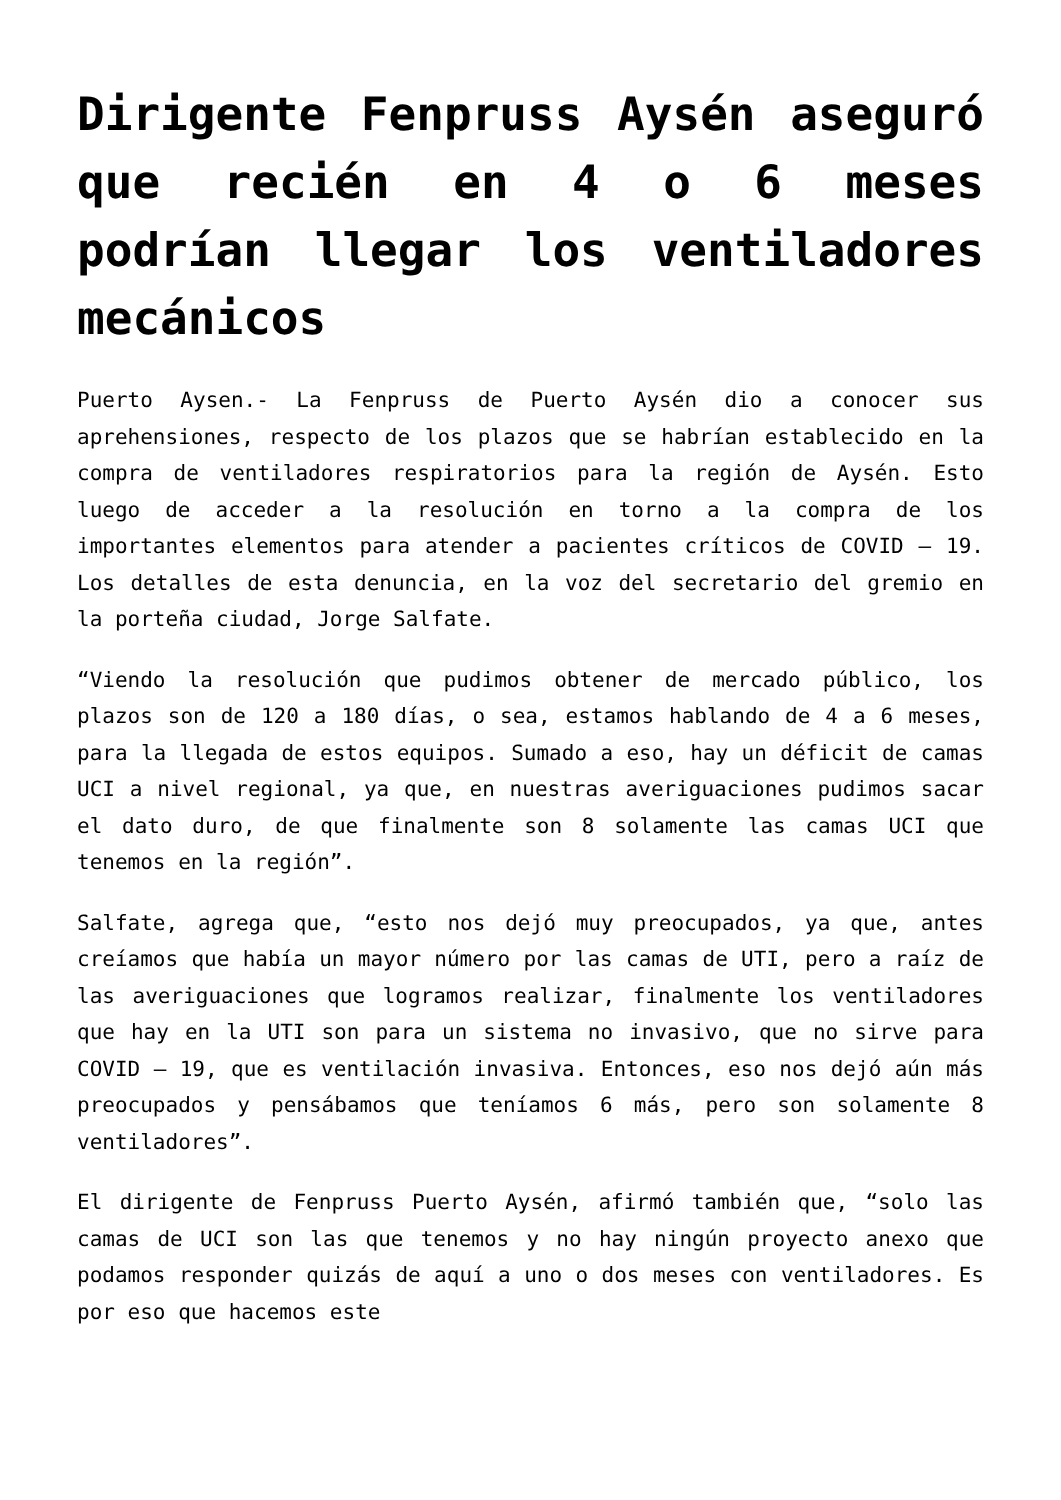Dirigente Fenpruss Aysén aseguró que recién en 4 o 6 meses podrían llegar los ventiladores mecánicos
Puerto Aysen.- La Fenpruss de Puerto Aysén dio a conocer sus aprehensiones, respecto de los plazos que se habrían establecido en la compra de ventiladores respiratorios para la región de Aysén. Esto luego de acceder a la resolución en torno a la compra de los importantes elementos para atender a pacientes críticos de COVID – 19. Los detalles de esta denuncia, en la voz del secretario del gremio en la porteña ciudad, Jorge Salfate.
“Viendo la resolución que pudimos obtener de mercado público, los plazos son de 120 a 180 días, o sea, estamos hablando de 4 a 6 meses, para la llegada de estos equipos. Sumado a eso, hay un déficit de camas UCI a nivel regional, ya que, en nuestras averiguaciones pudimos sacar el dato duro, de que finalmente son 8 solamente las camas UCI que tenemos en la región”.
Salfate, agrega que, “esto nos dejó muy preocupados, ya que, antes creíamos que había un mayor número por las camas de UTI, pero a raíz de las averiguaciones que logramos realizar, finalmente los ventiladores que hay en la UTI son para un sistema no invasivo, que no sirve para COVID – 19, que es ventilación invasiva. Entonces, eso nos dejó aún más preocupados y pensábamos que teníamos 6 más, pero son solamente 8 ventiladores”.
El dirigente de Fenpruss Puerto Aysén, afirmó también que, “solo las camas de UCI son las que tenemos y no hay ningún proyecto anexo que podamos responder quizás de aquí a uno o dos meses con ventiladores. Es por eso que hacemos este